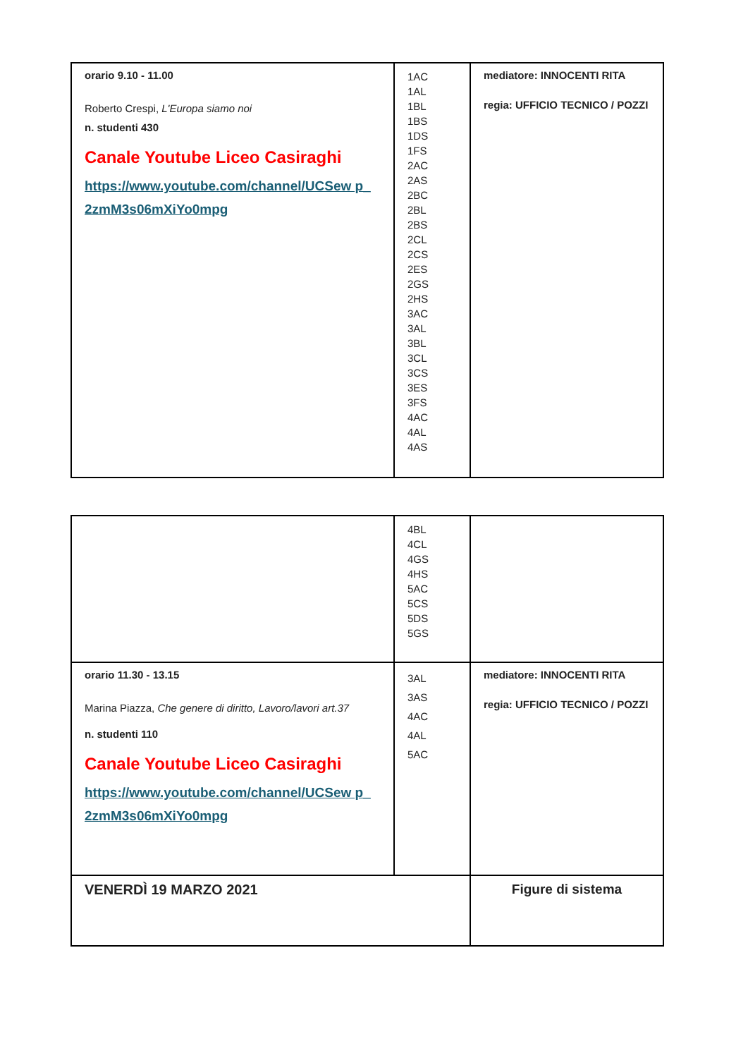| orario 9.10 - 11.00 Roberto Crespi, L'Europa siamo noi n. studenti 430 Canale Youtube Liceo Casiraghi https://www.youtube.com/channel/UCSew p_ 2zmM3s06mXiYo0mpg | 1AC 1AL 1BL 1BS 1DS 1FS 2AC 2AS 2BC 2BL 2BS 2CL 2CS 2ES 2GS 2HS 3AC 3AL 3BL 3CL 3CS 3ES 3FS 4AC 4AL 4AS | mediatore: INNOCENTI RITA regia: UFFICIO TECNICO / POZZI |
| | 4BL 4CL 4GS 4HS 5AC 5CS 5DS 5GS | |
| orario 11.30 - 13.15 Marina Piazza, Che genere di diritto, Lavoro/lavori art.37 n. studenti 110 Canale Youtube Liceo Casiraghi https://www.youtube.com/channel/UCSew p_ 2zmM3s06mXiYo0mpg | 3AL 3AS 4AC 4AL 5AC | mediatore: INNOCENTI RITA regia: UFFICIO TECNICO / POZZI |
| VENERDÌ 19 MARZO 2021 | | Figure di sistema |